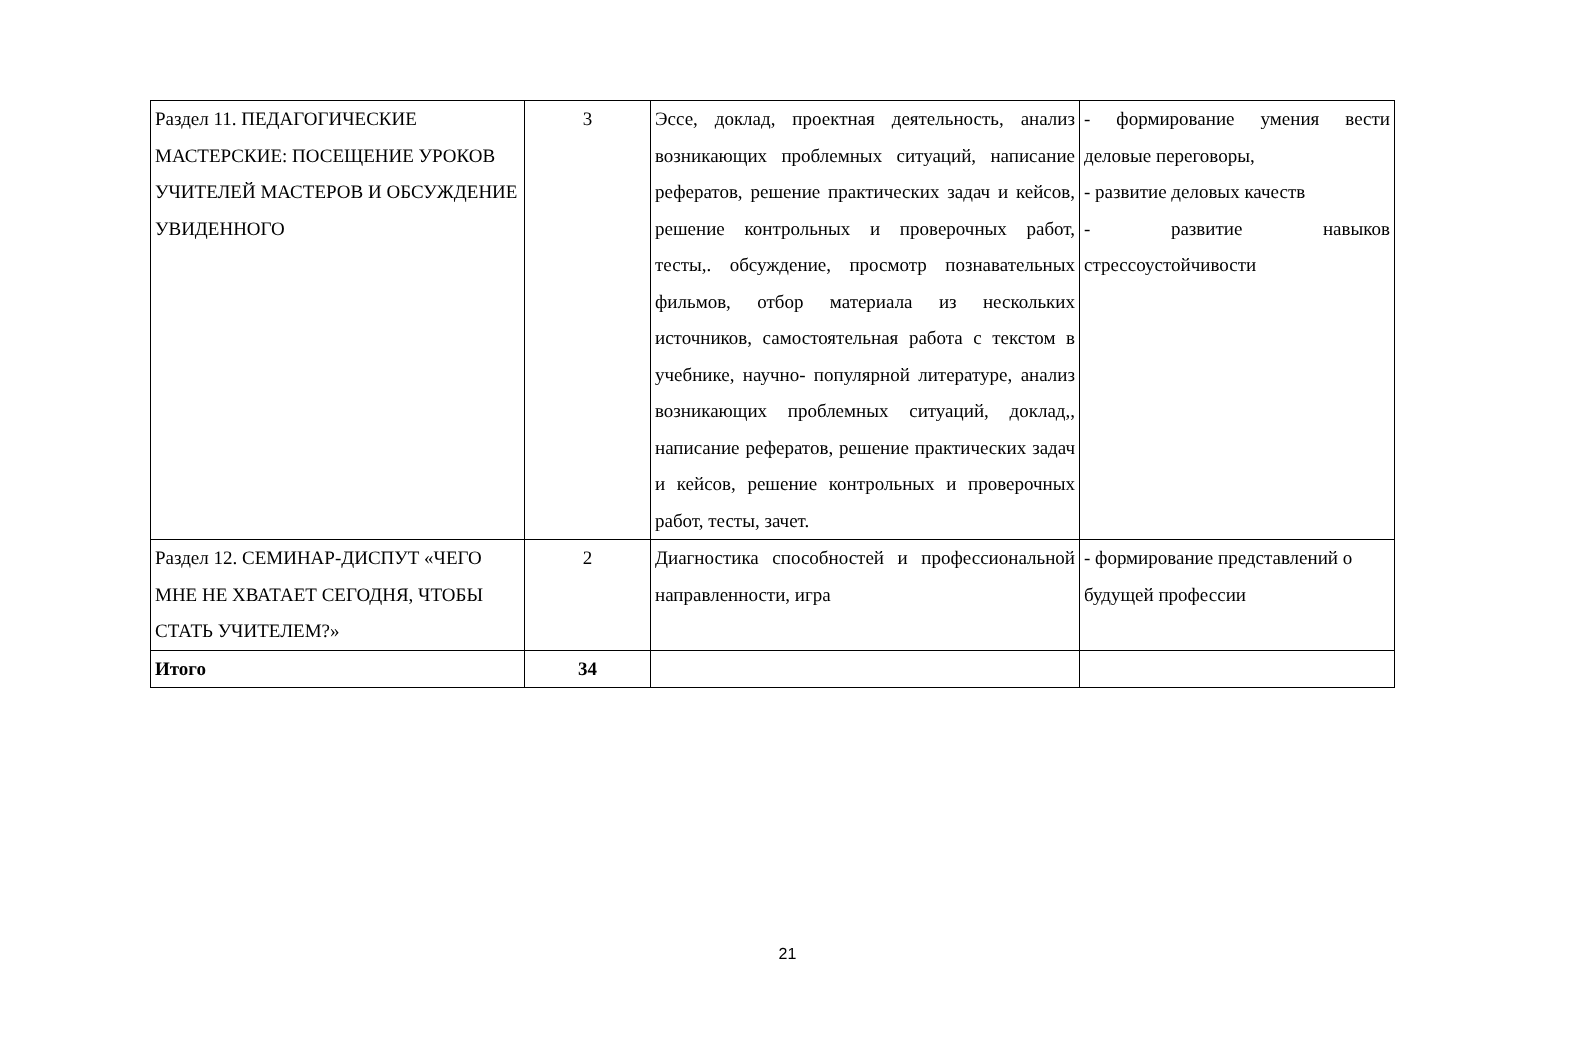| Раздел 11. ПЕДАГОГИЧЕСКИЕ МАСТЕРСКИЕ: ПОСЕЩЕНИЕ УРОКОВ УЧИТЕЛЕЙ МАСТЕРОВ И ОБСУЖДЕНИЕ УВИДЕННОГО | 3 | Эссе, доклад, проектная деятельность, анализ возникающих проблемных ситуаций, написание рефератов, решение практических задач и кейсов, решение контрольных и проверочных работ, тесты,. обсуждение, просмотр познавательных фильмов, отбор материала из нескольких источников, самостоятельная работа с текстом в учебнике, научно- популярной литературе, анализ возникающих проблемных ситуаций, доклад,, написание рефератов, решение практических задач и кейсов, решение контрольных и проверочных работ, тесты, зачет. | - формирование умения вести деловые переговоры, - развитие деловых качеств - развитие навыков стрессоустойчивости |
| Раздел 12. СЕМИНАР-ДИСПУТ «ЧЕГО МНЕ НЕ ХВАТАЕТ СЕГОДНЯ, ЧТОБЫ СТАТЬ УЧИТЕЛЕМ?» | 2 | Диагностика способностей и профессиональной направленности, игра | - формирование представлений о будущей профессии |
| Итого | 34 | | |
21